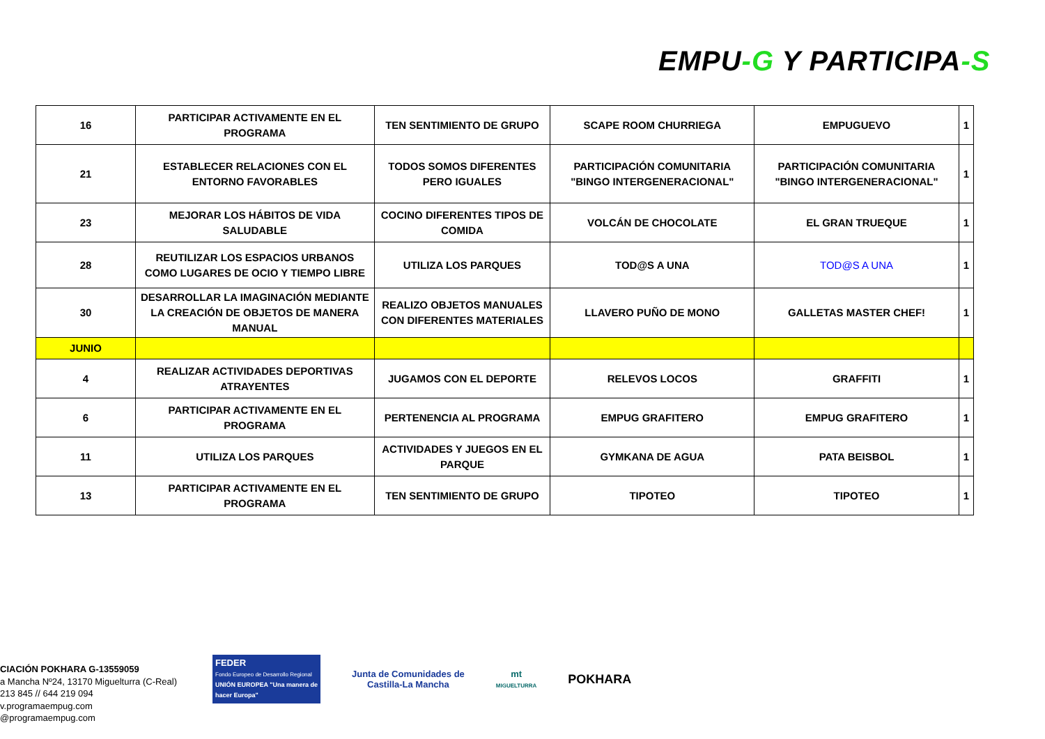EMPU-G Y PARTICIPA-S
| 16 | PARTICIPAR ACTIVAMENTE EN EL PROGRAMA | TEN SENTIMIENTO DE GRUPO | SCAPE ROOM CHURRIEGA | EMPUGUEVO | 1 |
| 21 | ESTABLECER RELACIONES CON EL ENTORNO FAVORABLES | TODOS SOMOS DIFERENTES PERO IGUALES | PARTICIPACIÓN COMUNITARIA "BINGO INTERGENERACIONAL" | PARTICIPACIÓN COMUNITARIA "BINGO INTERGENERACIONAL" | 1 |
| 23 | MEJORAR LOS HÁBITOS DE VIDA SALUDABLE | COCINO DIFERENTES TIPOS DE COMIDA | VOLCÁN DE CHOCOLATE | EL GRAN TRUEQUE | 1 |
| 28 | REUTILIZAR LOS ESPACIOS URBANOS COMO LUGARES DE OCIO Y TIEMPO LIBRE | UTILIZA LOS PARQUES | TOD@S A UNA | TOD@S A UNA | 1 |
| 30 | DESARROLLAR LA IMAGINACIÓN MEDIANTE LA CREACIÓN DE OBJETOS DE MANERA MANUAL | REALIZO OBJETOS MANUALES CON DIFERENTES MATERIALES | LLAVERO PUÑO DE MONO | GALLETAS MASTER CHEF! | 1 |
| JUNIO | | | | | |
| 4 | REALIZAR ACTIVIDADES DEPORTIVAS ATRAYENTES | JUGAMOS CON EL DEPORTE | RELEVOS LOCOS | GRAFFITI | 1 |
| 6 | PARTICIPAR ACTIVAMENTE EN EL PROGRAMA | PERTENENCIA AL PROGRAMA | EMPUG GRAFITERO | EMPUG GRAFITERO | 1 |
| 11 | UTILIZA LOS PARQUES | ACTIVIDADES Y JUEGOS EN EL PARQUE | GYMKANA DE AGUA | PATA BEISBOL | 1 |
| 13 | PARTICIPAR ACTIVAMENTE EN EL PROGRAMA | TEN SENTIMIENTO DE GRUPO | TIPOTEO | TIPOTEO | 1 |
CIACIÓN POKHARA G-13559059
a Mancha Nº24, 13170 Miguelturra (C-Real)
213 845 // 644 219 094
v.programaempug.com
@programaempug.com
FEDER
Fondo Europeo de Desarrollo Regional
UNIÓN EUROPEA "Una manera de hacer Europa"
Junta de Comunidades de
Castilla-La Mancha
mt
MIGUELTURRA
POKHARA